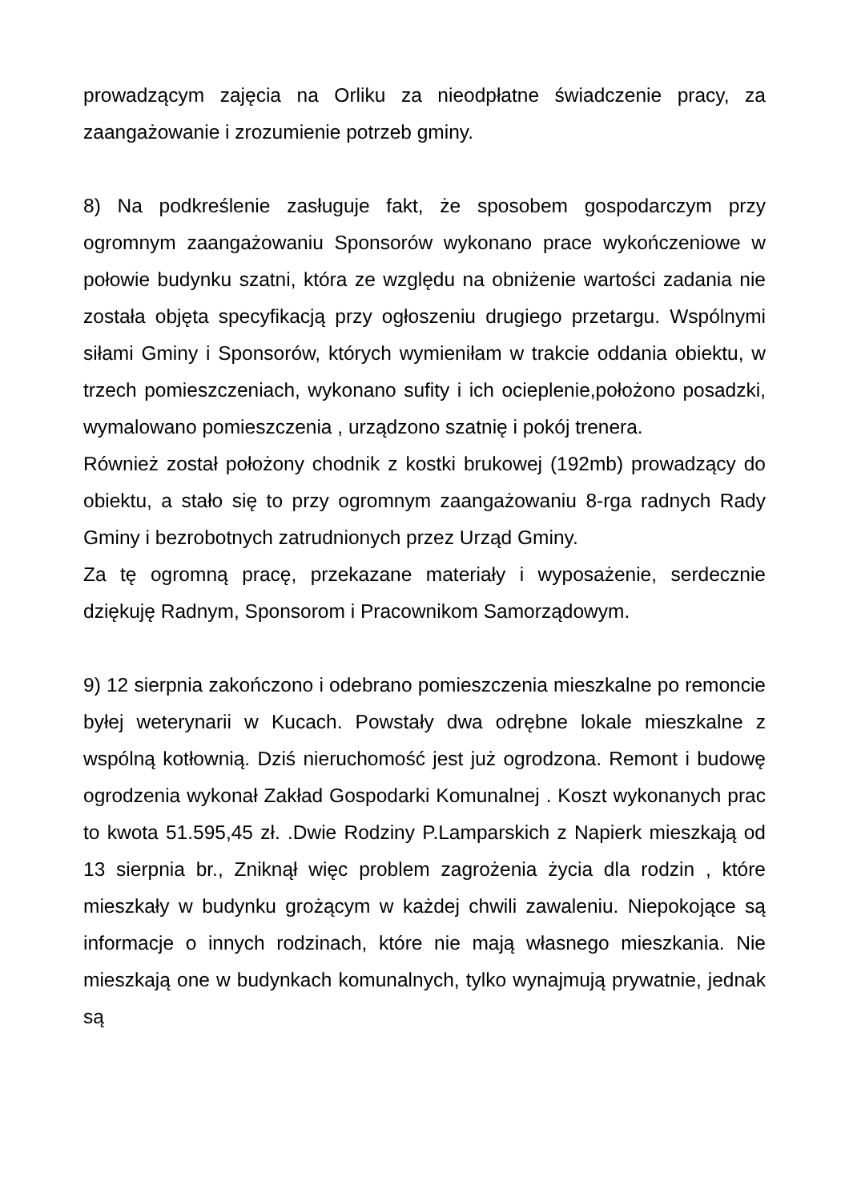prowadzącym zajęcia na Orliku za nieodpłatne świadczenie pracy, za zaangażowanie i zrozumienie potrzeb gminy.
8) Na podkreślenie zasługuje fakt, że sposobem gospodarczym przy ogromnym zaangażowaniu Sponsorów wykonano prace wykończeniowe w połowie budynku szatni, która ze względu na obniżenie wartości zadania nie została objęta specyfikacją przy ogłoszeniu drugiego przetargu. Wspólnymi siłami Gminy i Sponsorów, których wymieniłam w trakcie oddania obiektu, w trzech pomieszczeniach, wykonano sufity i ich ocieplenie,położono posadzki, wymalowano pomieszczenia , urządzono szatnię i pokój trenera.
Również został położony chodnik z kostki brukowej (192mb) prowadzący do obiektu, a stało się to przy ogromnym zaangażowaniu 8-rga radnych Rady Gminy i bezrobotnych zatrudnionych przez Urząd Gminy.
Za tę ogromną pracę, przekazane materiały i wyposażenie, serdecznie dziękuję Radnym, Sponsorom i Pracownikom Samorządowym.
9) 12 sierpnia zakończono i odebrano pomieszczenia mieszkalne po remoncie byłej weterynarii w Kucach. Powstały dwa odrębne lokale mieszkalne z wspólną kotłownią. Dziś nieruchomość jest już ogrodzona. Remont i budowę ogrodzenia wykonał Zakład Gospodarki Komunalnej . Koszt wykonanych prac to kwota 51.595,45 zł. .Dwie Rodziny P.Lamparskich z Napierk mieszkają od 13 sierpnia br., Zniknął więc problem zagrożenia życia dla rodzin , które mieszkały w budynku grożącym w każdej chwili zawaleniu. Niepokojące są informacje o innych rodzinach, które nie mają własnego mieszkania. Nie mieszkają one w budynkach komunalnych, tylko wynajmują prywatnie, jednak są